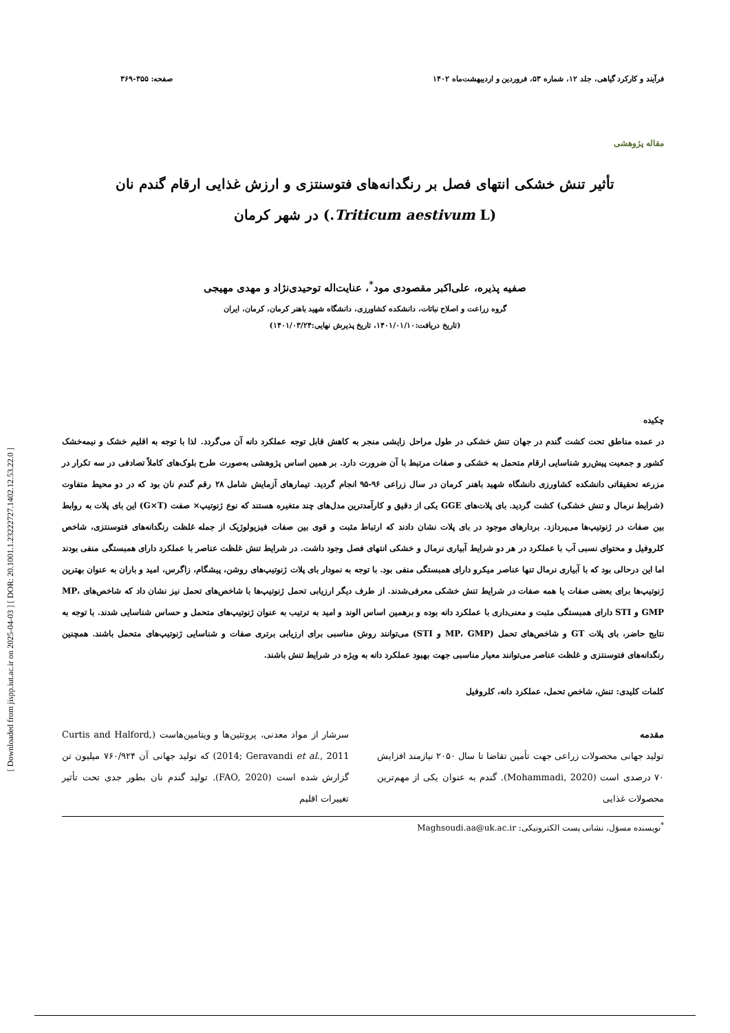[ Downloaded from jispp.iut.ac.ir on 2025-04-03 ] [ DOR: 20.1001.1.23222727.1402.12.53.22.0 ]
فرآیند و کارکرد گیاهی، جلد ۱۲، شماره ۵۳، فروردین و اردیبهشت‌ماه ۱۴۰۲ صفحه: ۳۵۵-۳۶۹
مقاله پژوهشی
تأثیر تنش خشکی انتهای فصل بر رنگدانه‌های فتوسنتزی و ارزش غذایی ارقام گندم نان
(Triticum aestivum L.) در شهر کرمان
صفیه پذیره، علی‌اکبر مقصودی مود<sup>*</sup>، عنایت‌اله توحیدی‌نژاد و مهدی مهیجی
گروه زراعت و اصلاح نباتات، دانشکده کشاورزی، دانشگاه شهید باهنر کرمان، کرمان، ایران
(تاریخ دریافت:۱۴۰۱/۰۱/۱۰، تاریخ پذیرش نهایی:۱۴۰۱/۰۳/۲۴)
چکیده
در عمده مناطق تحت کشت گندم در جهان تنش خشکی در طول مراحل زایشی منجر به کاهش قابل توجه عملکرد دانه آن می‌گردد. لذا با توجه به اقلیم خشک و نیمه‌خشک کشور و جمعیت پیش‌رو شناسایی ارقام متحمل به خشکی و صفات مرتبط با آن ضرورت دارد. بر همین اساس پژوهشی به‌صورت طرح بلوک‌های کاملاً تصادفی در سه تکرار در مزرعه تحقیقاتی دانشکده کشاورزی دانشگاه شهید باهنر کرمان در سال زراعی ۹۶-۹۵ انجام گردید. تیمارهای آزمایش شامل ۲۸ رقم گندم نان بود که در دو محیط متفاوت (شرایط نرمال و تنش خشکی) کشت گردید. بای پلات‌های GGE یکی از دقیق و کارآمدترین مدل‌های چند متغیره هستند که نوع ژنوتیپ× صفت (G×T) این بای پلات به روابط بین صفات در ژنوتیپ‌ها می‌پردازد. بردارهای موجود در بای پلات نشان دادند که ارتباط مثبت و قوی بین صفات فیزیولوژیک از جمله غلظت رنگدانه‌های فتوسنتزی، شاخص کلروفیل و محتوای نسبی آب با عملکرد در هر دو شرایط آبیاری نرمال و خشکی انتهای فصل وجود داشت. در شرایط تنش غلظت عناصر با عملکرد دارای همبستگی منفی بودند اما این درحالی بود که با آبیاری نرمال تنها عناصر میکرو دارای همبستگی منفی بود. با توجه به نمودار بای پلات ژنوتیپ‌های روشن، پیشگام، زاگرس، امید و باران به عنوان بهترین ژنوتیپ‌ها برای بعضی صفات یا همه صفات در شرایط تنش خشکی معرفی‌شدند. از طرف دیگر ارزیابی تحمل ژنوتیپ‌ها با شاخص‌های تحمل نیز نشان داد که شاخص‌های MP، GMP و STI دارای همبستگی مثبت و معنی‌داری با عملکرد دانه بوده و برهمین اساس الوند و امید به ترتیب به عنوان ژنوتیپ‌های متحمل و حساس شناسایی شدند. با توجه به نتایج حاضر، بای پلات GT و شاخص‌های تحمل (MP، GMP و STI) می‌توانند روش مناسبی برای ارزیابی برتری صفات و شناسایی ژنوتیپ‌های متحمل باشند. همچنین رنگدانه‌های فتوسنتزی و غلظت عناصر می‌توانند معیار مناسبی جهت بهبود عملکرد دانه به ویژه در شرایط تنش باشند.
کلمات کلیدی: تنش، شاخص تحمل، عملکرد دانه، کلروفیل
مقدمه
تولید جهانی محصولات زراعی جهت تأمین تقاضا تا سال ۲۰۵۰ نیازمند افزایش ۷۰ درصدی است (Mohammadi, 2020). گندم به عنوان یکی از مهم‌ترین محصولات غذایی
سرشار از مواد معدنی، پروتئین‌ها و ویتامین‌هاست (Curtis and Halford, 2014; Geravandi et al., 2011) که تولید جهانی آن ۷۶۰/۹۲۴ میلیون تن گزارش شده است (FAO, 2020). تولید گندم نان بطور جدی تحت تأثیر تغییرات اقلیم
<sup>*</sup> نویسنده مسؤل، نشانی پست الکترونیکی: Maghsoudi.aa@uk.ac.ir